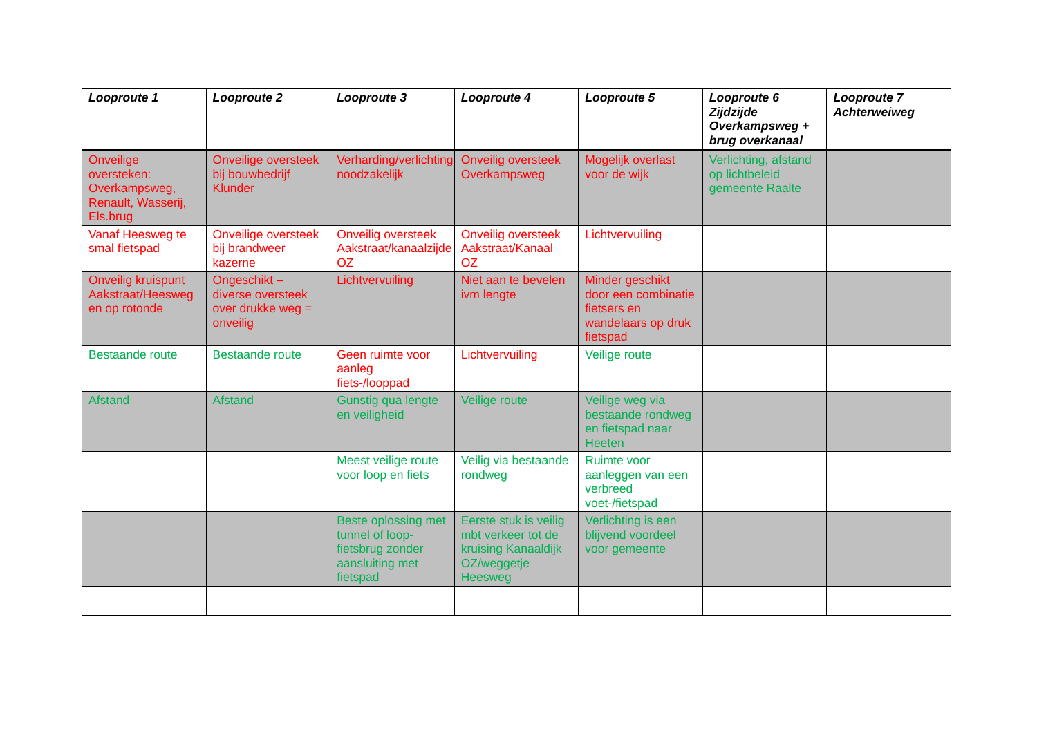| Looproute 1 | Looproute 2 | Looproute 3 | Looproute 4 | Looproute 5 | Looproute 6 Zijdzijde Overkampsweg + brug overkanaal | Looproute 7 Achterweiweg |
| --- | --- | --- | --- | --- | --- | --- |
| Onveilige oversteken: Overkampsweg, Renault, Wasserij, Els.brug | Onveilige oversteek bij bouwbedrijf Klunder | Verharding/verlichting noodzakelijk | Onveilig oversteek Overkampsweg | Mogelijk overlast voor de wijk | Verlichting, afstand op lichtbeleid gemeente Raalte | |
| Vanaf Heesweg te smal fietspad | Onveilige oversteek bij brandweer kazerne | Onveilig oversteek Aakstraat/kanaalzijde OZ | Onveilig oversteek Aakstraat/Kanaal OZ | Lichtvervuiling | | |
| Onveilig kruispunt Aakstraat/Heesweg en op rotonde | Ongeschikt – diverse oversteek over drukke weg = onveilig | Lichtvervuiling | Niet aan te bevelen ivm lengte | Minder geschikt door een combinatie fietsers en wandelaars op druk fietspad | | |
| Bestaande route | Bestaande route | Geen ruimte voor aanleg fiets-/looppad | Lichtvervuiling | Veilige route | | |
| Afstand | Afstand | Gunstig qua lengte en veiligheid | Veilige route | Veilige weg via bestaande rondweg en fietspad naar Heeten | | |
| | | Meest veilige route voor loop en fiets | Veilig via bestaande rondweg | Ruimte voor aanleggen van een verbreed voet-/fietspad | | |
| | | Beste oplossing met tunnel of loop-fietsbrug zonder aansluiting met fietspad | Eerste stuk is veilig mbt verkeer tot de kruising Kanaaldijk OZ/weggetje Heesweg | Verlichting is een blijvend voordeel voor gemeente | | |